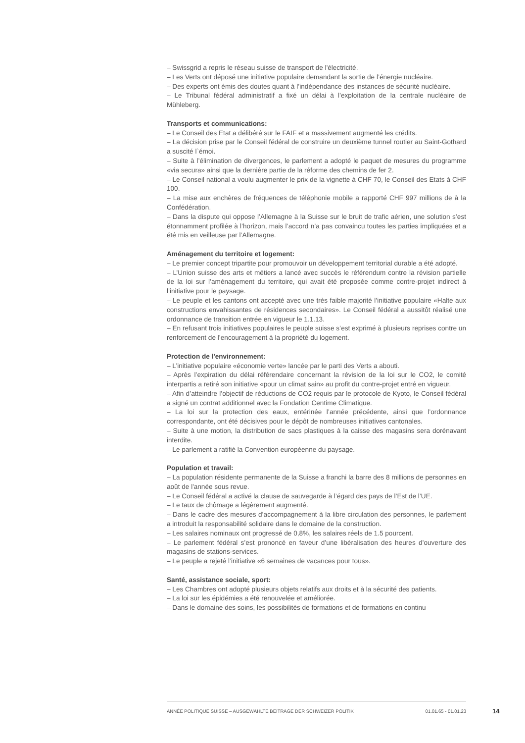– Swissgrid a repris le réseau suisse de transport de l'électricité.
– Les Verts ont déposé une initiative populaire demandant la sortie de l’énergie nucléaire.
– Des experts ont émis des doutes quant à l’indépendance des instances de sécurité nucléaire.
– Le Tribunal fédéral administratif a fixé un délai à l’exploitation de la centrale nucléaire de Mühleberg.
Transports et communications:
– Le Conseil des Etat a délibéré sur le FAIF et a massivement augmenté les crédits.
– La décision prise par le Conseil fédéral de construire un deuxième tunnel routier au Saint-Gothard a suscité l`émoi.
– Suite à l’élimination de divergences, le parlement a adopté le paquet de mesures du programme «via secura» ainsi que la dernière partie de la réforme des chemins de fer 2.
– Le Conseil national a voulu augmenter le prix de la vignette à CHF 70, le Conseil des Etats à CHF 100.
– La mise aux enchères de fréquences de téléphonie mobile a rapporté CHF 997 millions de à la Confédération.
– Dans la dispute qui oppose l’Allemagne à la Suisse sur le bruit de trafic aérien, une solution s’est étonnamment profilée à l’horizon, mais l’accord n’a pas convaincu toutes les parties impliquées et a été mis en veilleuse par l’Allemagne.
Aménagement du territoire et logement:
– Le premier concept tripartite pour promouvoir un développement territorial durable a été adopté.
– L’Union suisse des arts et métiers a lancé avec succès le référendum contre la révision partielle de la loi sur l’aménagement du territoire, qui avait été proposée comme contre-projet indirect à l’initiative pour le paysage.
– Le peuple et les cantons ont accepté avec une très faible majorité l’initiative populaire «Halte aux constructions envahissantes de résidences secondaires». Le Conseil fédéral a aussitôt réalisé une ordonnance de transition entrée en vigueur le 1.1.13.
– En refusant trois initiatives populaires le peuple suisse s’est exprimé à plusieurs reprises contre un renforcement de l’encouragement à la propriété du logement.
Protection de l'environnement:
– L’initiative populaire «économie verte» lancée par le parti des Verts a abouti.
– Après l’expiration du délai référendaire concernant la révision de la loi sur le CO2, le comité interpartis a retiré son initiative «pour un climat sain» au profit du contre-projet entré en vigueur.
– Afin d’atteindre l’objectif de réductions de CO2 requis par le protocole de Kyoto, le Conseil fédéral a signé un contrat additionnel avec la Fondation Centime Climatique.
– La loi sur la protection des eaux, entérinée l’année précédente, ainsi que l’ordonnance correspondante, ont été décisives pour le dépôt de nombreuses initiatives cantonales.
– Suite à une motion, la distribution de sacs plastiques à la caisse des magasins sera dorénavant interdite.
– Le parlement a ratifié la Convention européenne du paysage.
Population et travail:
– La population résidente permanente de la Suisse a franchi la barre des 8 millions de personnes en août de l'année sous revue.
– Le Conseil fédéral a activé la clause de sauvegarde à l’égard des pays de l’Est de l’UE.
– Le taux de chômage a légèrement augmenté.
– Dans le cadre des mesures d’accompagnement à la libre circulation des personnes, le parlement a introduit la responsabilité solidaire dans le domaine de la construction.
– Les salaires nominaux ont progressé de 0,8%, les salaires réels de 1.5 pourcent.
– Le parlement fédéral s’est prononcé en faveur d’une libéralisation des heures d’ouverture des magasins de stations-services.
– Le peuple a rejeté l’initiative «6 semaines de vacances pour tous».
Santé, assistance sociale, sport:
– Les Chambres ont adopté plusieurs objets relatifs aux droits et à la sécurité des patients.
– La loi sur les épidémies a été renouvelée et améliorée.
– Dans le domaine des soins, les possibilités de formations et de formations en continu
ANNÉE POLITIQUE SUISSE – AUSGEWÄHLTE BEITRÄGE DER SCHWEIZER POLITIK 01.01.65 - 01.01.23
14